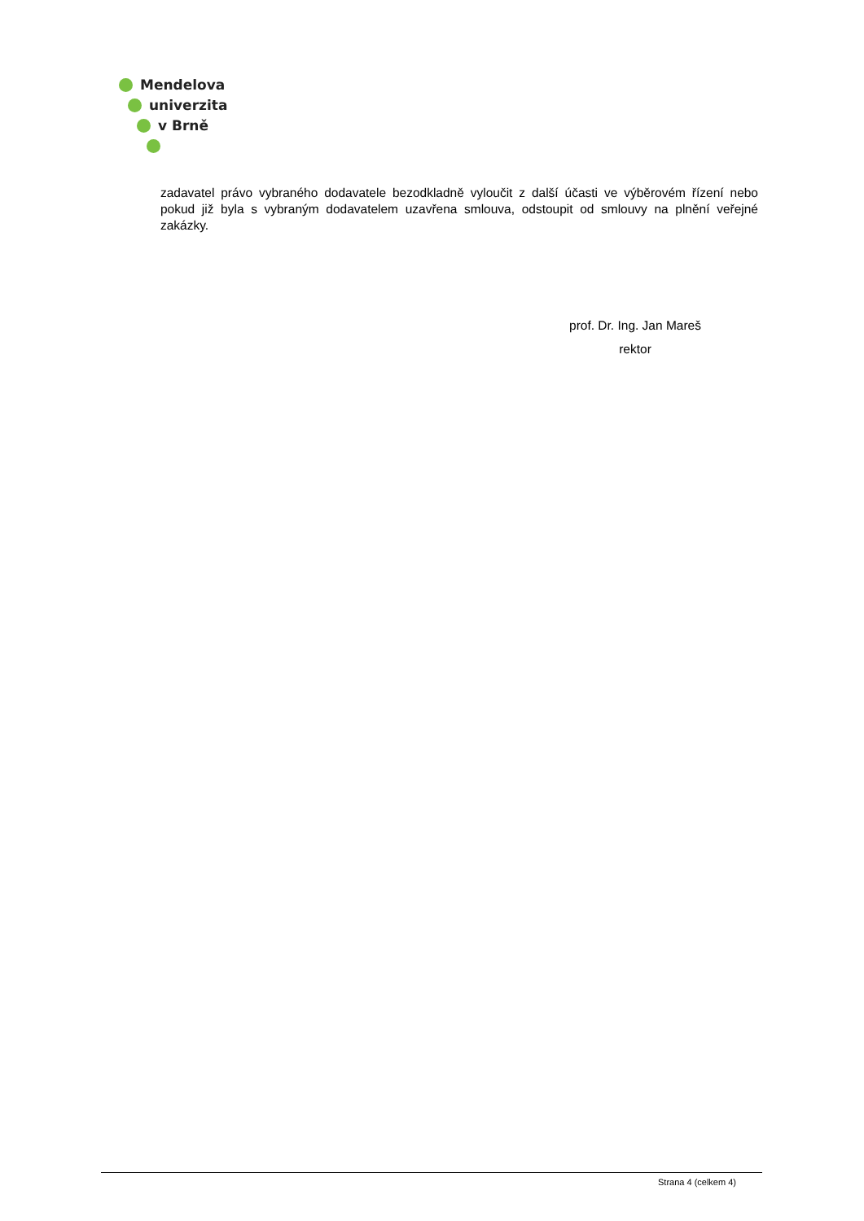Mendelova
univerzita
v Brně
zadavatel právo vybraného dodavatele bezodkladně vyloučit z další účasti ve výběrovém řízení nebo pokud již byla s vybraným dodavatelem uzavřena smlouva, odstoupit od smlouvy na plnění veřejné zakázky.
prof. Dr. Ing. Jan Mareš
rektor
Strana 4 (celkem 4)